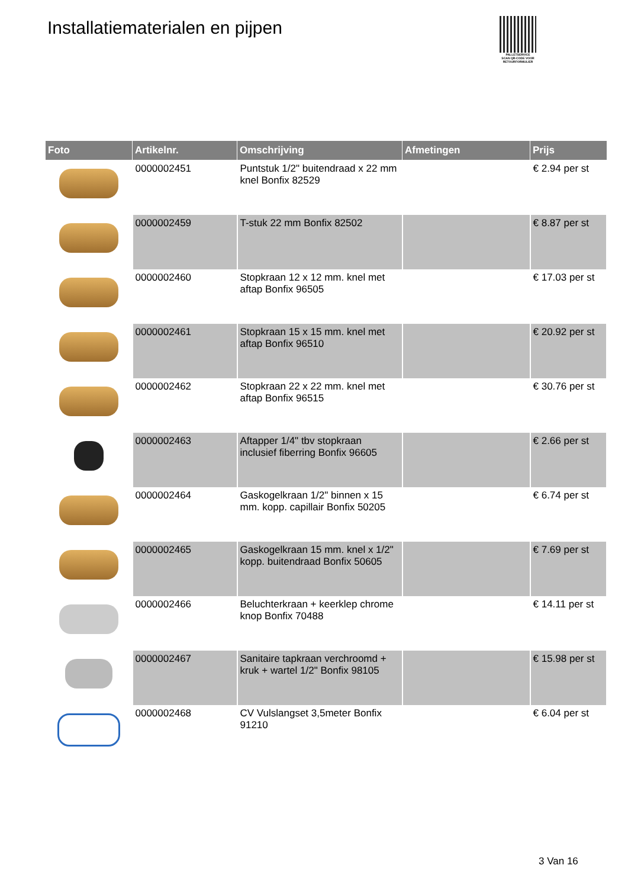Installatiematerialen en pijpen
PALLETSERVICE
SCAN QR-CODE VOOR RETOURFORMULIER
| Foto | Artikelnr. | Omschrijving | Afmetingen | Prijs |
| --- | --- | --- | --- | --- |
| | 0000002451 | Puntstuk 1/2" buitendraad x 22 mm knel Bonfix 82529 | | € 2.94 per st |
| | 0000002459 | T-stuk 22 mm Bonfix 82502 | | € 8.87 per st |
| | 0000002460 | Stopkraan 12 x 12 mm. knel met aftap Bonfix 96505 | | € 17.03 per st |
| | 0000002461 | Stopkraan 15 x 15 mm. knel met aftap Bonfix 96510 | | € 20.92 per st |
| | 0000002462 | Stopkraan 22 x 22 mm. knel met aftap Bonfix 96515 | | € 30.76 per st |
| | 0000002463 | Aftapper 1/4" tbv stopkraan inclusief fiberring Bonfix 96605 | | € 2.66 per st |
| | 0000002464 | Gaskogelkraan 1/2" binnen x 15 mm. kopp. capillair Bonfix 50205 | | € 6.74 per st |
| | 0000002465 | Gaskogelkraan 15 mm. knel x 1/2" kopp. buitendraad Bonfix 50605 | | € 7.69 per st |
| | 0000002466 | Beluchterkraan + keerklep chrome knop Bonfix 70488 | | € 14.11 per st |
| | 0000002467 | Sanitaire tapkraan verchroomd + kruk + wartel 1/2" Bonfix 98105 | | € 15.98 per st |
| | 0000002468 | CV Vulslangset 3,5meter Bonfix 91210 | | € 6.04 per st |
3 Van 16